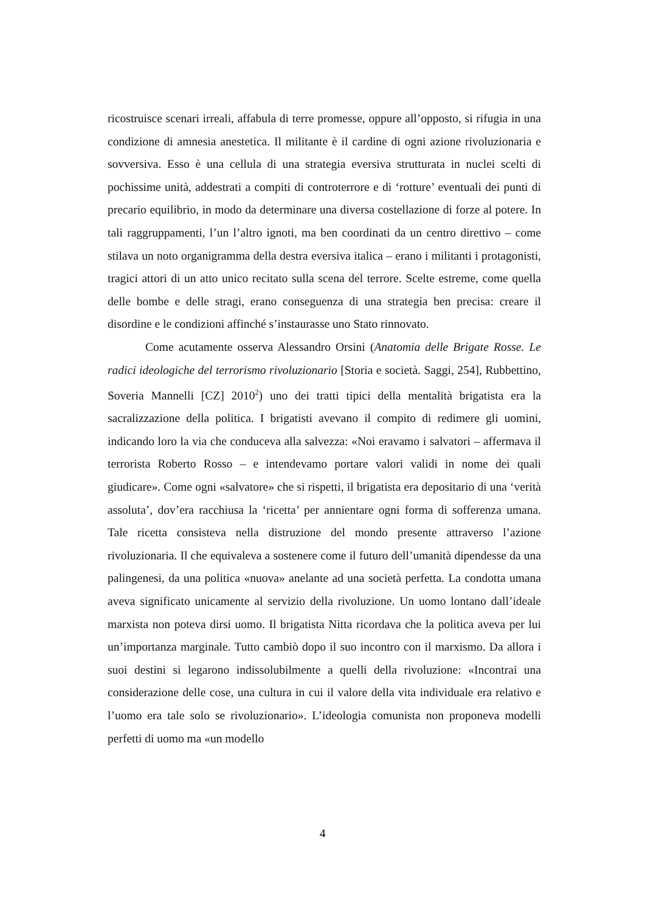ricostruisce scenari irreali, affabula di terre promesse, oppure all’opposto, si rifugia in una condizione di amnesia anestetica. Il militante è il cardine di ogni azione rivoluzionaria e sovversiva. Esso è una cellula di una strategia eversiva strutturata in nuclei scelti di pochissime unità, addestrati a compiti di controterrore e di ‘rotture’ eventuali dei punti di precario equilibrio, in modo da determinare una diversa costellazione di forze al potere. In tali raggruppamenti, l’un l’altro ignoti, ma ben coordinati da un centro direttivo – come stilava un noto organigramma della destra eversiva italica – erano i militanti i protagonisti, tragici attori di un atto unico recitato sulla scena del terrore. Scelte estreme, come quella delle bombe e delle stragi, erano conseguenza di una strategia ben precisa: creare il disordine e le condizioni affinché s’instaurasse uno Stato rinnovato.
Come acutamente osserva Alessandro Orsini (Anatomia delle Brigate Rosse. Le radici ideologiche del terrorismo rivoluzionario [Storia e società. Saggi, 254], Rubbettino, Soveria Mannelli [CZ] 2010<sup>2</sup>) uno dei tratti tipici della mentalità brigatista era la sacralizzazione della politica. I brigatisti avevano il compito di redimere gli uomini, indicando loro la via che conduceva alla salvezza: «Noi eravamo i salvatori – affermava il terrorista Roberto Rosso – e intendevamo portare valori validi in nome dei quali giudicare». Come ogni «salvatore» che si rispetti, il brigatista era depositario di una ‘verità assoluta’, dov’era racchiusa la ‘ricetta’ per annientare ogni forma di sofferenza umana. Tale ricetta consisteva nella distruzione del mondo presente attraverso l’azione rivoluzionaria. Il che equivaleva a sostenere come il futuro dell’umanità dipendesse da una palingenesi, da una politica «nuova» anelante ad una società perfetta. La condotta umana aveva significato unicamente al servizio della rivoluzione. Un uomo lontano dall’ideale marxista non poteva dirsi uomo. Il brigatista Nitta ricordava che la politica aveva per lui un’importanza marginale. Tutto cambiò dopo il suo incontro con il marxismo. Da allora i suoi destini si legarono indissolubilmente a quelli della rivoluzione: «Incontrai una considerazione delle cose, una cultura in cui il valore della vita individuale era relativo e l’uomo era tale solo se rivoluzionario». L’ideologia comunista non proponeva modelli perfetti di uomo ma «un modello
4